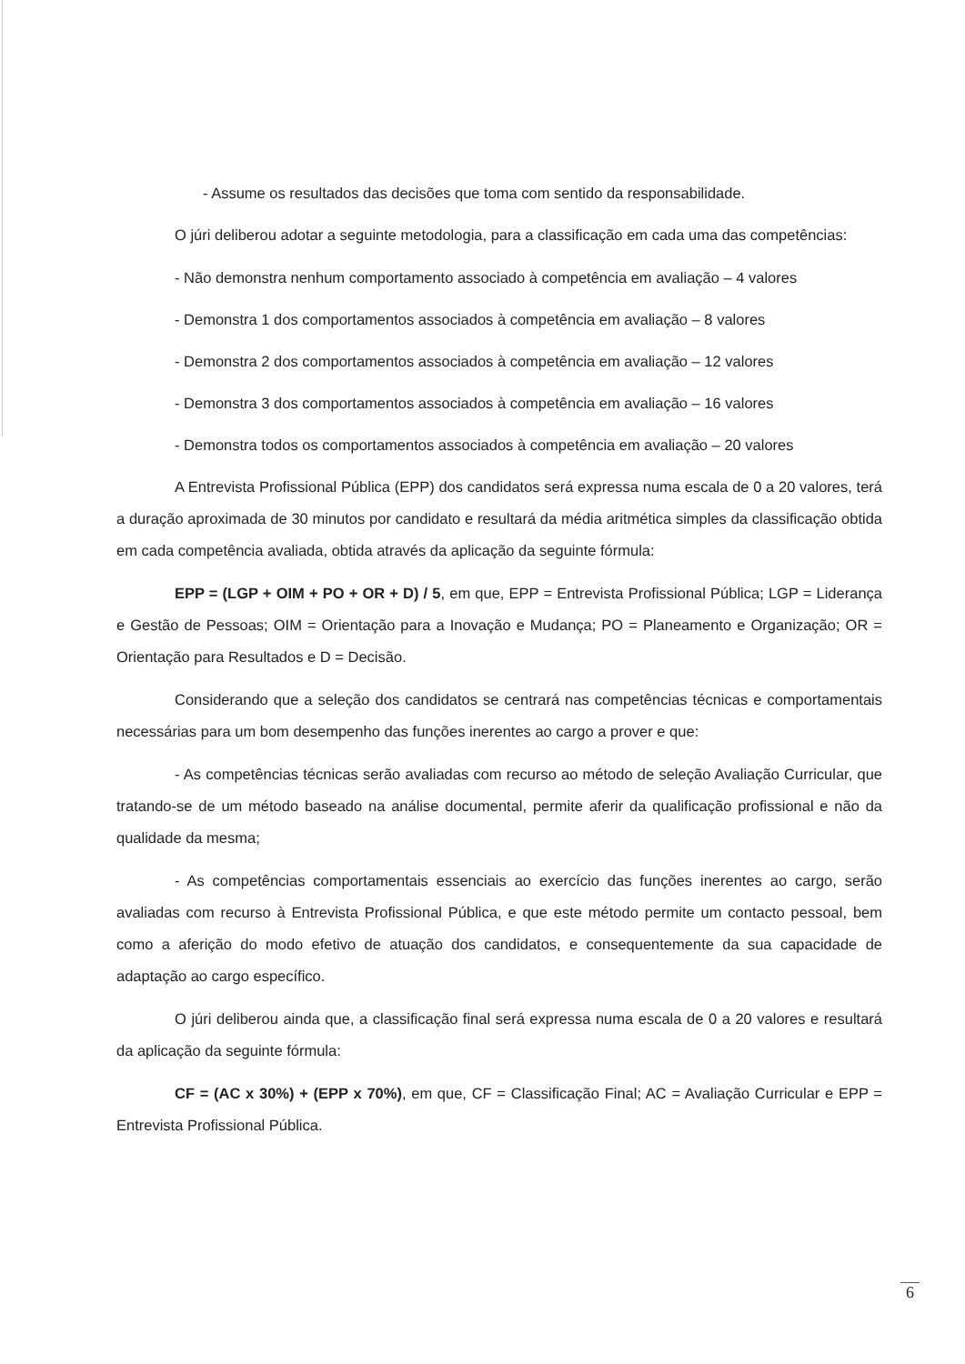- Assume os resultados das decisões que toma com sentido da responsabilidade.
O júri deliberou adotar a seguinte metodologia, para a classificação em cada uma das competências:
- Não demonstra nenhum comportamento associado à competência em avaliação – 4 valores
- Demonstra 1 dos comportamentos associados à competência em avaliação – 8 valores
- Demonstra 2 dos comportamentos associados à competência em avaliação – 12 valores
- Demonstra 3 dos comportamentos associados à competência em avaliação – 16 valores
- Demonstra todos os comportamentos associados à competência em avaliação – 20 valores
A Entrevista Profissional Pública (EPP) dos candidatos será expressa numa escala de 0 a 20 valores, terá a duração aproximada de 30 minutos por candidato e resultará da média aritmética simples da classificação obtida em cada competência avaliada, obtida através da aplicação da seguinte fórmula:
EPP = (LGP + OIM + PO + OR + D) / 5, em que, EPP = Entrevista Profissional Pública; LGP = Liderança e Gestão de Pessoas; OIM = Orientação para a Inovação e Mudança; PO = Planeamento e Organização; OR = Orientação para Resultados e D = Decisão.
Considerando que a seleção dos candidatos se centrará nas competências técnicas e comportamentais necessárias para um bom desempenho das funções inerentes ao cargo a prover e que:
- As competências técnicas serão avaliadas com recurso ao método de seleção Avaliação Curricular, que tratando-se de um método baseado na análise documental, permite aferir da qualificação profissional e não da qualidade da mesma;
- As competências comportamentais essenciais ao exercício das funções inerentes ao cargo, serão avaliadas com recurso à Entrevista Profissional Pública, e que este método permite um contacto pessoal, bem como a aferição do modo efetivo de atuação dos candidatos, e consequentemente da sua capacidade de adaptação ao cargo específico.
O júri deliberou ainda que, a classificação final será expressa numa escala de 0 a 20 valores e resultará da aplicação da seguinte fórmula:
CF = (AC x 30%) + (EPP x 70%), em que, CF = Classificação Final; AC = Avaliação Curricular e EPP = Entrevista Profissional Pública.
6